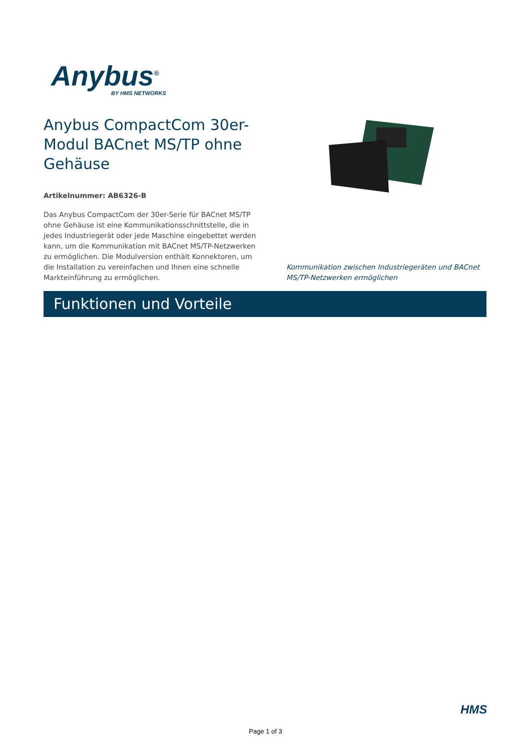Anybus<sup>®</sup>
BY HMS NETWORKS
Anybus CompactCom 30er-Modul BACnet MS/TP ohne Gehäuse
Artikelnummer: AB6326-B
Das Anybus CompactCom der 30er-Serie für BACnet MS/TP ohne Gehäuse ist eine Kommunikationsschnittstelle, die in jedes Industriegerät oder jede Maschine eingebettet werden kann, um die Kommunikation mit BACnet MS/TP-Netzwerken zu ermöglichen. Die Modulversion enthält Konnektoren, um die Installation zu vereinfachen und Ihnen eine schnelle Markteinführung zu ermöglichen.
Kommunikation zwischen Industriegeräten und BACnet MS/TP-Netzwerken ermöglichen
Funktionen und Vorteile
HMS
Page 1 of 3